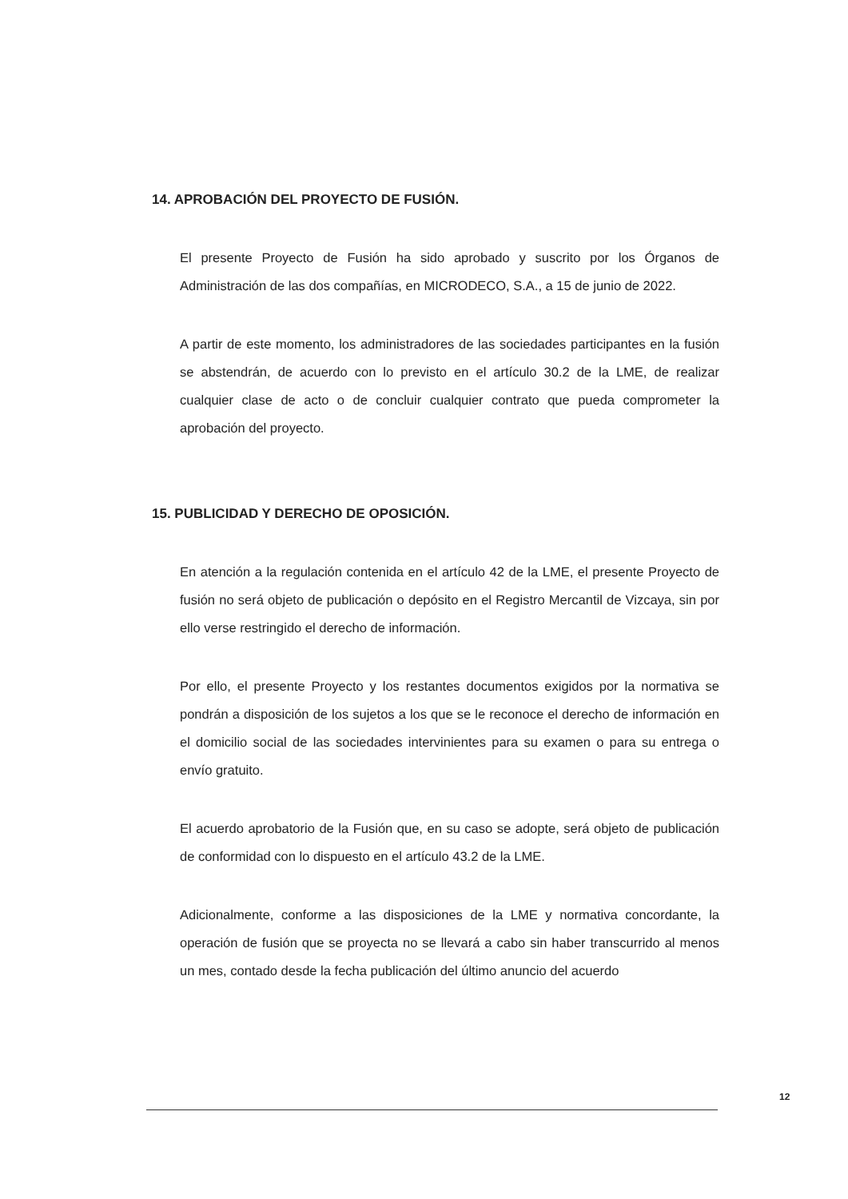14. APROBACIÓN DEL PROYECTO DE FUSIÓN.
El presente Proyecto de Fusión ha sido aprobado y suscrito por los Órganos de Administración de las dos compañías, en MICRODECO, S.A., a 15 de junio de 2022.
A partir de este momento, los administradores de las sociedades participantes en la fusión se abstendrán, de acuerdo con lo previsto en el artículo 30.2 de la LME, de realizar cualquier clase de acto o de concluir cualquier contrato que pueda comprometer la aprobación del proyecto.
15. PUBLICIDAD Y DERECHO DE OPOSICIÓN.
En atención a la regulación contenida en el artículo 42 de la LME, el presente Proyecto de fusión no será objeto de publicación o depósito en el Registro Mercantil de Vizcaya, sin por ello verse restringido el derecho de información.
Por ello, el presente Proyecto y los restantes documentos exigidos por la normativa se pondrán a disposición de los sujetos a los que se le reconoce el derecho de información en el domicilio social de las sociedades intervinientes para su examen o para su entrega o envío gratuito.
El acuerdo aprobatorio de la Fusión que, en su caso se adopte, será objeto de publicación de conformidad con lo dispuesto en el artículo 43.2 de la LME.
Adicionalmente, conforme a las disposiciones de la LME y normativa concordante, la operación de fusión que se proyecta no se llevará a cabo sin haber transcurrido al menos un mes, contado desde la fecha publicación del último anuncio del acuerdo
12